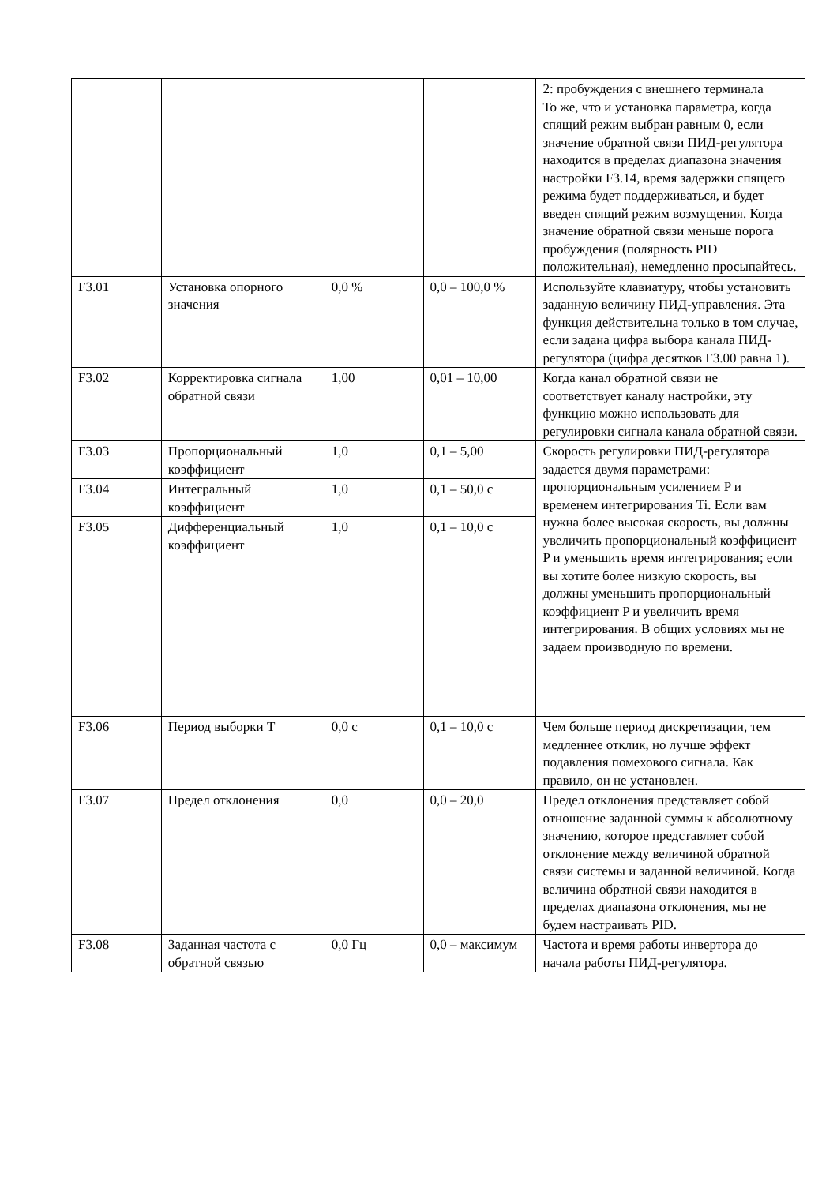| | | | | 2: пробуждения с внешнего терминала То же, что и установка параметра, когда спящий режим выбран равным 0, если значение обратной связи ПИД-регулятора находится в пределах диапазона значения настройки F3.14, время задержки спящего режима будет поддерживаться, и будет введен спящий режим возмущения. Когда значение обратной связи меньше порога пробуждения (полярность PID положительная), немедленно просыпайтесь. |
| F3.01 | Установка опорного значения | 0,0 % | 0,0 – 100,0 % | Используйте клавиатуру, чтобы установить заданную величину ПИД-управления. Эта функция действительна только в том случае, если задана цифра выбора канала ПИД-регулятора (цифра десятков F3.00 равна 1). |
| F3.02 | Корректировка сигнала обратной связи | 1,00 | 0,01 – 10,00 | Когда канал обратной связи не соответствует каналу настройки, эту функцию можно использовать для регулировки сигнала канала обратной связи. |
| F3.03 | Пропорциональный коэффициент | 1,0 | 0,1 – 5,00 | Скорость регулировки ПИД-регулятора задается двумя параметрами: пропорциональным усилением P и временем интегрирования Ti. Если вам нужна более высокая скорость, вы должны увеличить пропорциональный коэффициент P и уменьшить время интегрирования; если вы хотите более низкую скорость, вы должны уменьшить пропорциональный коэффициент P и увеличить время интегрирования. В общих условиях мы не задаем производную по времени. |
| F3.04 | Интегральный коэффициент | 1,0 | 0,1 – 50,0 с | |
| F3.05 | Дифференциальный коэффициент | 1,0 | 0,1 – 10,0 с | |
| F3.06 | Период выборки T | 0,0 с | 0,1 – 10,0 с | Чем больше период дискретизации, тем медленнее отклик, но лучше эффект подавления помехового сигнала. Как правило, он не установлен. |
| F3.07 | Предел отклонения | 0,0 | 0,0 – 20,0 | Предел отклонения представляет собой отношение заданной суммы к абсолютному значению, которое представляет собой отклонение между величиной обратной связи системы и заданной величиной. Когда величина обратной связи находится в пределах диапазона отклонения, мы не будем настраивать PID. |
| F3.08 | Заданная частота с обратной связью | 0,0 Гц | 0,0 – максимум | Частота и время работы инвертора до начала работы ПИД-регулятора. |